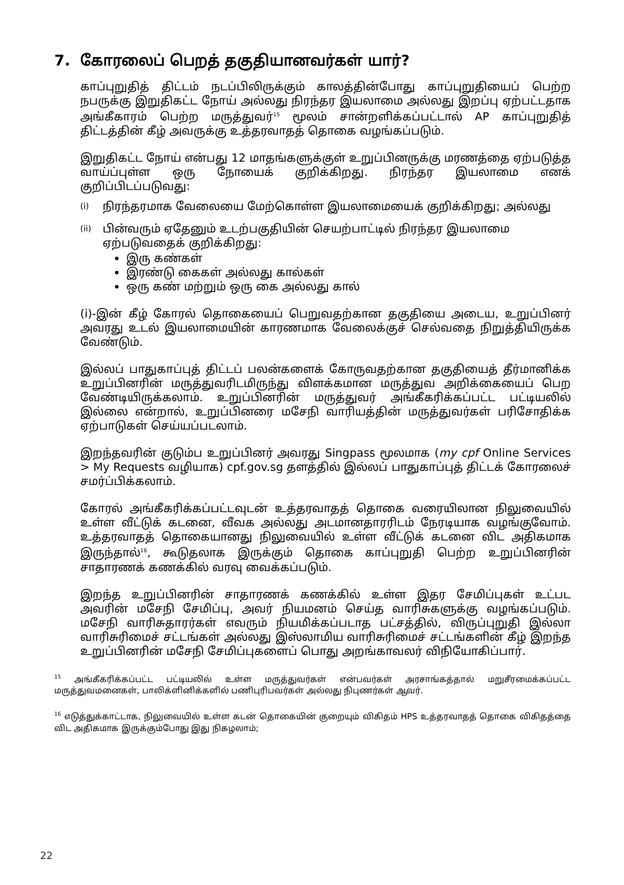7. கோரலைப் பெறத் தகுதியானவர்கள் யார்?
காப்புறுதித் திட்டம் நடப்பிலிருக்கும் காலத்தின்போது காப்புறுதியைப் பெற்ற நபருக்கு இறுதிகட்ட நோய் அல்லது நிரந்தர இயலாமை அல்லது இறப்பு ஏற்பட்டதாக அங்கீகாரம் பெற்ற மருத்துவர்<sup>15</sup> மூலம் சான்றளிக்கப்பட்டால் AP காப்புறுதித் திட்டத்தின் கீழ் அவருக்கு உத்தரவாதத் தொகை வழங்கப்படும்.
இறுதிகட்ட நோய் என்பது 12 மாதங்களுக்குள் உறுப்பினருக்கு மரணத்தை ஏற்படுத்த வாய்ப்புள்ள ஒரு நோயைக் குறிக்கிறது. நிரந்தர இயலாமை எனக் குறிப்பிடப்படுவது:
(i)
நிரந்தரமாக வேலையை மேற்கொள்ள இயலாமையைக் குறிக்கிறது; அல்லது
(ii)
பின்வரும் ஏதேனும் உடற்பகுதியின் செயற்பாட்டில் நிரந்தர இயலாமை ஏற்படுவதைக் குறிக்கிறது:
இரு கண்கள்
இரண்டு கைகள் அல்லது கால்கள்
ஒரு கண் மற்றும் ஒரு கை அல்லது கால்
(i)-இன் கீழ் கோரல் தொகையைப் பெறுவதற்கான தகுதியை அடைய, உறுப்பினர் அவரது உடல் இயலாமையின் காரணமாக வேலைக்குச் செல்வதை நிறுத்தியிருக்க வேண்டும்.
இல்லப் பாதுகாப்புத் திட்டப் பலன்களைக் கோருவதற்கான தகுதியைத் தீர்மானிக்க உறுப்பினரின் மருத்துவரிடமிருந்து விளக்கமான மருத்துவ அறிக்கையைப் பெற வேண்டியிருக்கலாம். உறுப்பினரின் மருத்துவர் அங்கீகரிக்கப்பட்ட பட்டியலில் இல்லை என்றால், உறுப்பினரை மசேநி வாரியத்தின் மருத்துவர்கள் பரிசோதிக்க ஏற்பாடுகள் செய்யப்படலாம்.
இறந்தவரின் குடும்ப உறுப்பினர் அவரது Singpass மூலமாக (my cpf Online Services > My Requests வழியாக) cpf.gov.sg தளத்தில் இல்லப் பாதுகாப்புத் திட்டக் கோரலைச் சமர்ப்பிக்கலாம்.
கோரல் அங்கீகரிக்கப்பட்டவுடன் உத்தரவாதத் தொகை வரையிலான நிலுவையில் உள்ள வீட்டுக் கடனை, வீவக அல்லது அடமானதாரரிடம் நேரடியாக வழங்குவோம். உத்தரவாதத் தொகையானது நிலுவையில் உள்ள வீட்டுக் கடனை விட அதிகமாக இருந்தால்<sup>16</sup>, கூடுதலாக இருக்கும் தொகை காப்புறுதி பெற்ற உறுப்பினரின் சாதாரணக் கணக்கில் வரவு வைக்கப்படும்.
இறந்த உறுப்பினரின் சாதாரணக் கணக்கில் உள்ள இதர சேமிப்புகள் உட்பட அவரின் மசேநி சேமிப்பு, அவர் நியமனம் செய்த வாரிசுகளுக்கு வழங்கப்படும். மசேநி வாரிசுதாரர்கள் எவரும் நியமிக்கப்படாத பட்சத்தில், விருப்புறுதி இல்லா வாரிசுரிமைச் சட்டங்கள் அல்லது இஸ்லாமிய வாரிசுரிமைச் சட்டங்களின் கீழ் இறந்த உறுப்பினரின் மசேநி சேமிப்புகளைப் பொது அறங்காவலர் விநியோகிப்பார்.
<sup>15</sup> அங்கீகரிக்கப்பட்ட பட்டியலில் உள்ள மருத்துவர்கள் என்பவர்கள் அரசாங்கத்தால் மறுசீரமைக்கப்பட்ட மருத்துவமனைகள், பாலிக்ளினிக்களில் பணிபுரிபவர்கள் அல்லது நிபுணர்கள் ஆவர்.
<sup>16</sup> எடுத்துக்காட்டாக, நிலுவையில் உள்ள கடன் தொகையின் குறையும் விகிதம் HPS உத்தரவாதத் தொகை விகிதத்தை விட அதிகமாக இருக்கும்போது இது நிகழலாம்;
22